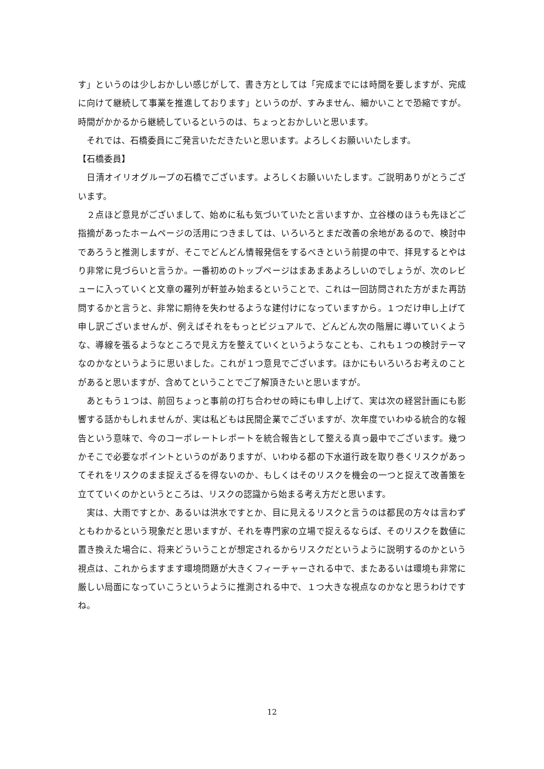す」というのは少しおかしい感じがして、書き方としては「完成までには時間を要しますが、完成に向けて継続して事業を推進しております」というのが、すみません、細かいことで恐縮ですが。時間がかかるから継続しているというのは、ちょっとおかしいと思います。
　それでは、石橋委員にご発言いただきたいと思います。よろしくお願いいたします。
【石橋委員】
　日清オイリオグループの石橋でございます。よろしくお願いいたします。ご説明ありがとうございます。
　２点ほど意見がございまして、始めに私も気づいていたと言いますか、立谷様のほうも先ほどご指摘があったホームページの活用につきましては、いろいろとまだ改善の余地があるので、検討中であろうと推測しますが、そこでどんどん情報発信をするべきという前提の中で、拝見するとやはり非常に見づらいと言うか。一番初めのトップページはまあまあよろしいのでしょうが、次のレビューに入っていくと文章の羅列が軒並み始まるということで、これは一回訪問された方がまた再訪問するかと言うと、非常に期待を失わせるような建付けになっていますから。１つだけ申し上げて申し訳ございませんが、例えばそれをもっとビジュアルで、どんどん次の階層に導いていくような、導線を張るようなところで見え方を整えていくというようなことも、これも１つの検討テーマなのかなというように思いました。これが１つ意見でございます。ほかにもいろいろお考えのことがあると思いますが、含めてということでご了解頂きたいと思いますが。
　あともう１つは、前回ちょっと事前の打ち合わせの時にも申し上げて、実は次の経営計画にも影響する話かもしれませんが、実は私どもは民間企業でございますが、次年度でいわゆる統合的な報告という意味で、今のコーポレートレポートを統合報告として整える真っ最中でございます。幾つかそこで必要なポイントというのがありますが、いわゆる都の下水道行政を取り巻くリスクがあってそれをリスクのまま捉えざるを得ないのか、もしくはそのリスクを機会の一つと捉えて改善策を立てていくのかというところは、リスクの認識から始まる考え方だと思います。
　実は、大雨ですとか、あるいは洪水ですとか、目に見えるリスクと言うのは都民の方々は言わずともわかるという現象だと思いますが、それを専門家の立場で捉えるならば、そのリスクを数値に置き換えた場合に、将来どういうことが想定されるからリスクだというように説明するのかという視点は、これからますます環境問題が大きくフィーチャーされる中で、またあるいは環境も非常に厳しい局面になっていこうというように推測される中で、１つ大きな視点なのかなと思うわけですね。
12